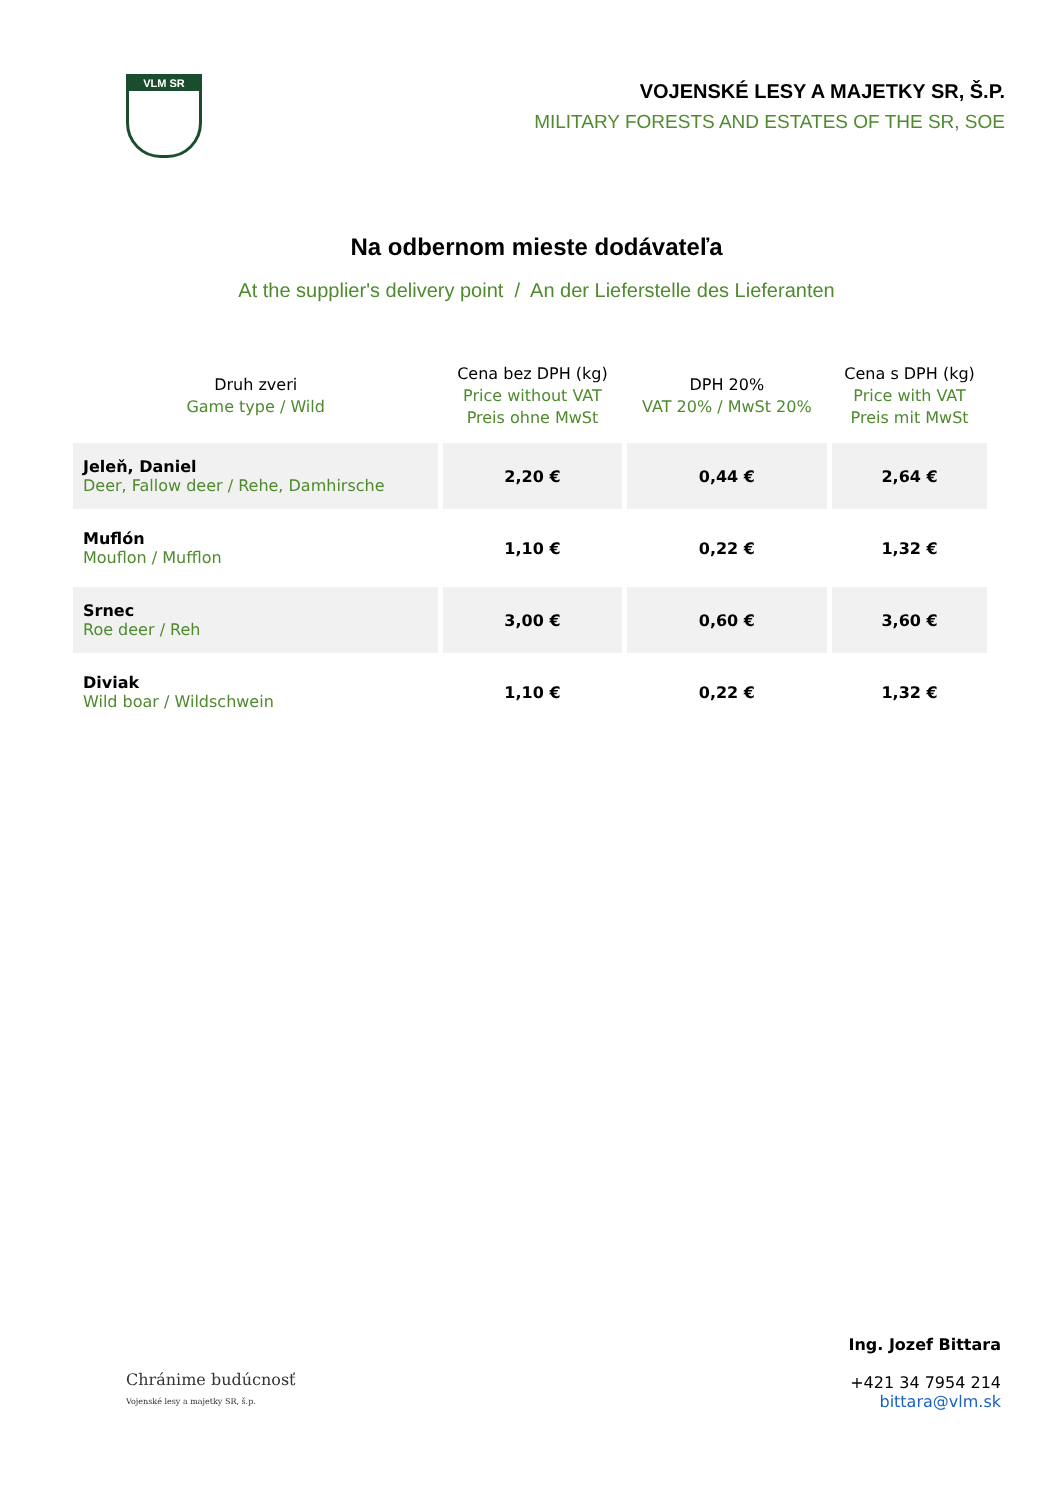VLM SR
VOJENSKÉ LESY A MAJETKY SR, Š.P.
MILITARY FORESTS AND ESTATES OF THE SR, SOE
Na odbernom mieste dodávateľa
At the supplier's delivery point / An der Lieferstelle des Lieferanten
| Druh zveri Game type / Wild | Cena bez DPH (kg) Price without VAT Preis ohne MwSt | DPH 20% VAT 20% / MwSt 20% | Cena s DPH (kg) Price with VAT Preis mit MwSt |
| --- | --- | --- | --- |
| Jeleň, Daniel Deer, Fallow deer / Rehe, Damhirsche | 2,20 € | 0,44 € | 2,64 € |
| Muflón Mouflon / Mufflon | 1,10 € | 0,22 € | 1,32 € |
| Srnec Roe deer / Reh | 3,00 € | 0,60 € | 3,60 € |
| Diviak Wild boar / Wildschwein | 1,10 € | 0,22 € | 1,32 € |
Chránime budúcnosť
Vojenské lesy a majetky SR, š.p.
Ing. Jozef Bittara
+421 34 7954 214
bittara@vlm.sk